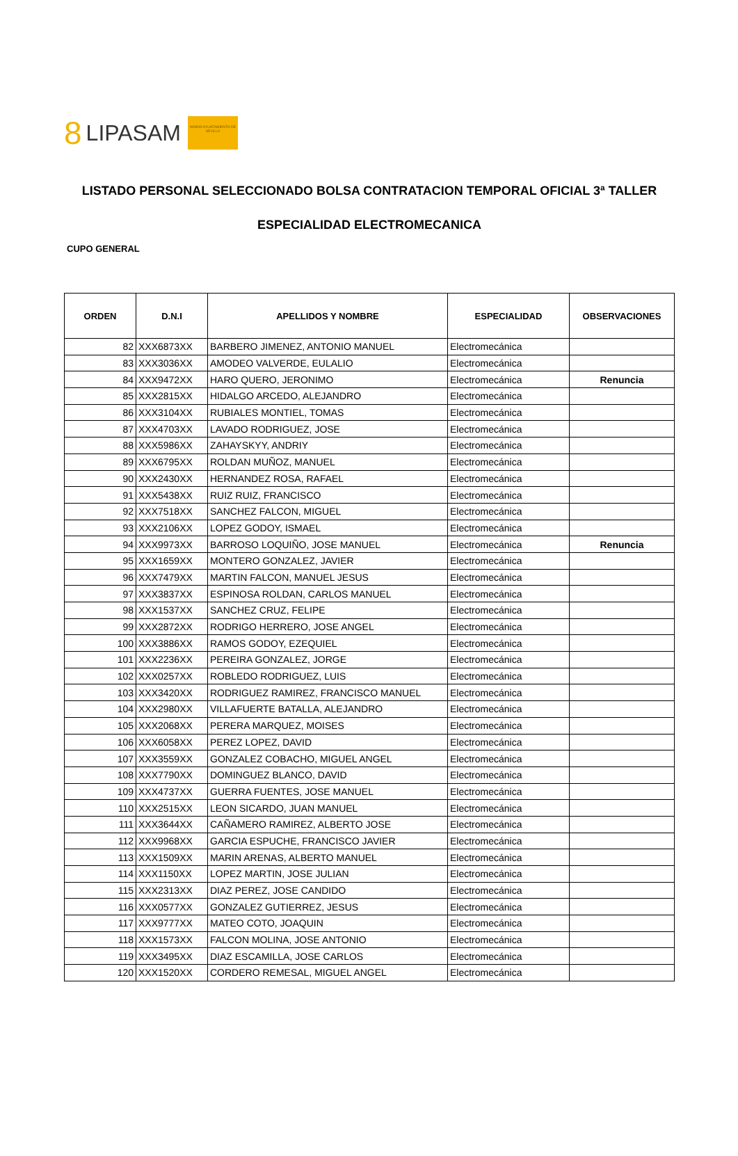8 LIPASAM
NO8DO AYUNTAMIENTO DE SEVILLA
LISTADO PERSONAL SELECCIONADO BOLSA CONTRATACION TEMPORAL OFICIAL 3ª TALLER
ESPECIALIDAD ELECTROMECANICA
CUPO GENERAL
| ORDEN | D.N.I | APELLIDOS Y NOMBRE | ESPECIALIDAD | OBSERVACIONES |
| --- | --- | --- | --- | --- |
| 82 | XXX6873XX | BARBERO JIMENEZ, ANTONIO MANUEL | Electromecánica | |
| 83 | XXX3036XX | AMODEO VALVERDE, EULALIO | Electromecánica | |
| 84 | XXX9472XX | HARO QUERO, JERONIMO | Electromecánica | Renuncia |
| 85 | XXX2815XX | HIDALGO ARCEDO, ALEJANDRO | Electromecánica | |
| 86 | XXX3104XX | RUBIALES MONTIEL, TOMAS | Electromecánica | |
| 87 | XXX4703XX | LAVADO RODRIGUEZ, JOSE | Electromecánica | |
| 88 | XXX5986XX | ZAHAYSKYY, ANDRIY | Electromecánica | |
| 89 | XXX6795XX | ROLDAN MUÑOZ, MANUEL | Electromecánica | |
| 90 | XXX2430XX | HERNANDEZ ROSA, RAFAEL | Electromecánica | |
| 91 | XXX5438XX | RUIZ RUIZ, FRANCISCO | Electromecánica | |
| 92 | XXX7518XX | SANCHEZ FALCON, MIGUEL | Electromecánica | |
| 93 | XXX2106XX | LOPEZ GODOY, ISMAEL | Electromecánica | |
| 94 | XXX9973XX | BARROSO LOQUIÑO, JOSE MANUEL | Electromecánica | Renuncia |
| 95 | XXX1659XX | MONTERO GONZALEZ, JAVIER | Electromecánica | |
| 96 | XXX7479XX | MARTIN FALCON, MANUEL JESUS | Electromecánica | |
| 97 | XXX3837XX | ESPINOSA ROLDAN, CARLOS MANUEL | Electromecánica | |
| 98 | XXX1537XX | SANCHEZ CRUZ, FELIPE | Electromecánica | |
| 99 | XXX2872XX | RODRIGO HERRERO, JOSE ANGEL | Electromecánica | |
| 100 | XXX3886XX | RAMOS GODOY, EZEQUIEL | Electromecánica | |
| 101 | XXX2236XX | PEREIRA GONZALEZ, JORGE | Electromecánica | |
| 102 | XXX0257XX | ROBLEDO RODRIGUEZ, LUIS | Electromecánica | |
| 103 | XXX3420XX | RODRIGUEZ RAMIREZ, FRANCISCO MANUEL | Electromecánica | |
| 104 | XXX2980XX | VILLAFUERTE BATALLA, ALEJANDRO | Electromecánica | |
| 105 | XXX2068XX | PERERA MARQUEZ, MOISES | Electromecánica | |
| 106 | XXX6058XX | PEREZ LOPEZ, DAVID | Electromecánica | |
| 107 | XXX3559XX | GONZALEZ COBACHO, MIGUEL ANGEL | Electromecánica | |
| 108 | XXX7790XX | DOMINGUEZ BLANCO, DAVID | Electromecánica | |
| 109 | XXX4737XX | GUERRA FUENTES, JOSE MANUEL | Electromecánica | |
| 110 | XXX2515XX | LEON SICARDO, JUAN MANUEL | Electromecánica | |
| 111 | XXX3644XX | CAÑAMERO RAMIREZ, ALBERTO JOSE | Electromecánica | |
| 112 | XXX9968XX | GARCIA ESPUCHE, FRANCISCO JAVIER | Electromecánica | |
| 113 | XXX1509XX | MARIN ARENAS, ALBERTO MANUEL | Electromecánica | |
| 114 | XXX1150XX | LOPEZ MARTIN, JOSE JULIAN | Electromecánica | |
| 115 | XXX2313XX | DIAZ PEREZ, JOSE CANDIDO | Electromecánica | |
| 116 | XXX0577XX | GONZALEZ GUTIERREZ, JESUS | Electromecánica | |
| 117 | XXX9777XX | MATEO COTO, JOAQUIN | Electromecánica | |
| 118 | XXX1573XX | FALCON MOLINA, JOSE ANTONIO | Electromecánica | |
| 119 | XXX3495XX | DIAZ ESCAMILLA, JOSE CARLOS | Electromecánica | |
| 120 | XXX1520XX | CORDERO REMESAL, MIGUEL ANGEL | Electromecánica | |